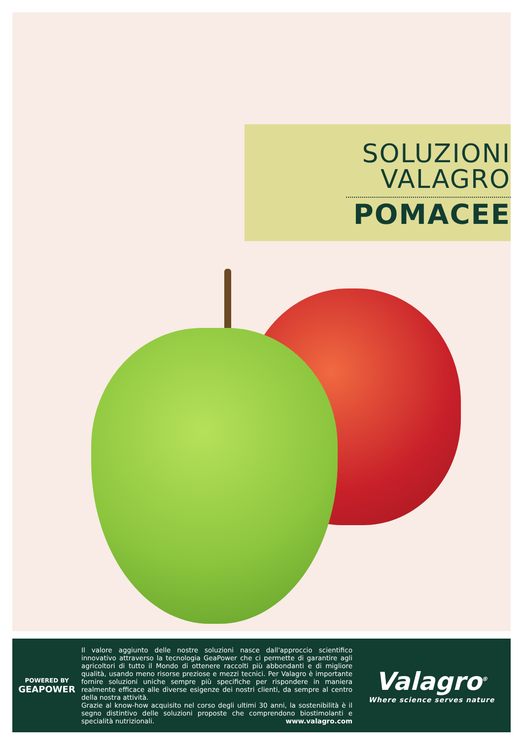SOLUZIONI
VALAGRO
POMACEE
POWERED BY
GEAPOWER
Il valore aggiunto delle nostre soluzioni nasce dall'approccio scientifico innovativo attraverso la tecnologia GeaPower che ci permette di garantire agli agricoltori di tutto il Mondo di ottenere raccolti più abbondanti e di migliore qualità, usando meno risorse preziose e mezzi tecnici. Per Valagro è importante fornire soluzioni uniche sempre più specifiche per rispondere in maniera realmente efficace alle diverse esigenze dei nostri clienti, da sempre al centro della nostra attività.
Grazie al know-how acquisito nel corso degli ultimi 30 anni, la sostenibilità è il segno distintivo delle soluzioni proposte che comprendono biostimolanti e specialità nutrizionali. www.valagro.com
Valagro<sup>®</sup>
Where science serves nature